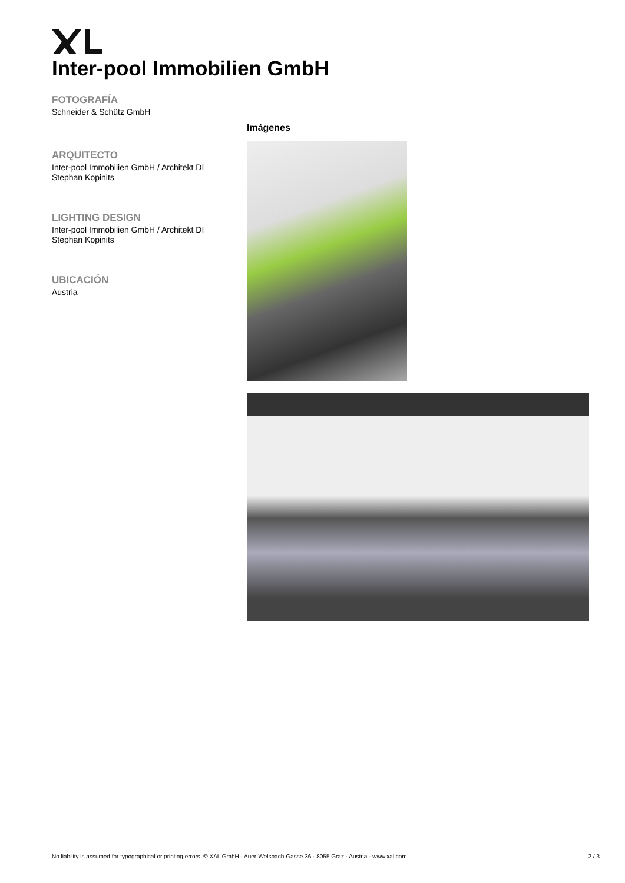Inter-pool Immobilien GmbH
FOTOGRAFÍA
Schneider & Schütz GmbH
ARQUITECTO
Inter-pool Immobilien GmbH / Architekt DI Stephan Kopinits
LIGHTING DESIGN
Inter-pool Immobilien GmbH / Architekt DI Stephan Kopinits
UBICACIÓN
Austria
Imágenes
No liability is assumed for typographical or printing errors. © XAL GmbH · Auer-Welsbach-Gasse 36 · 8055 Graz · Austria · www.xal.com 2 / 3